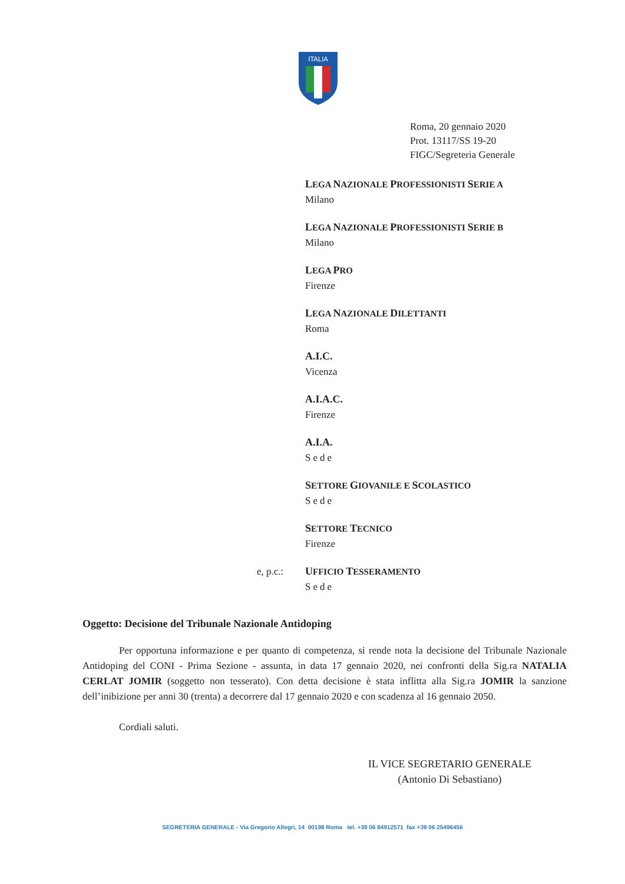ITALIA
Roma, 20 gennaio 2020
Prot. 13117/SS 19-20
FIGC/Segreteria Generale
LEGA NAZIONALE PROFESSIONISTI SERIE A
Milano
LEGA NAZIONALE PROFESSIONISTI SERIE B
Milano
LEGA PRO
Firenze
LEGA NAZIONALE DILETTANTI
Roma
A.I.C.
Vicenza
A.I.A.C.
Firenze
A.I.A.
Sede
SETTORE GIOVANILE E SCOLASTICO
Sede
SETTORE TECNICO
Firenze
e, p.c.: UFFICIO TESSERAMENTO
Sede
Oggetto: Decisione del Tribunale Nazionale Antidoping
Per opportuna informazione e per quanto di competenza, si rende nota la decisione del Tribunale Nazionale Antidoping del CONI - Prima Sezione - assunta, in data 17 gennaio 2020, nei confronti della Sig.ra NATALIA CERLAT JOMIR (soggetto non tesserato). Con detta decisione è stata inflitta alla Sig.ra JOMIR la sanzione dell’inibizione per anni 30 (trenta) a decorrere dal 17 gennaio 2020 e con scadenza al 16 gennaio 2050.
Cordiali saluti.
IL VICE SEGRETARIO GENERALE
(Antonio Di Sebastiano)
SEGRETERIA GENERALE - Via Gregorio Allegri, 14 00198 Roma tel. +39 06 84912571 fax +39 06 25496456